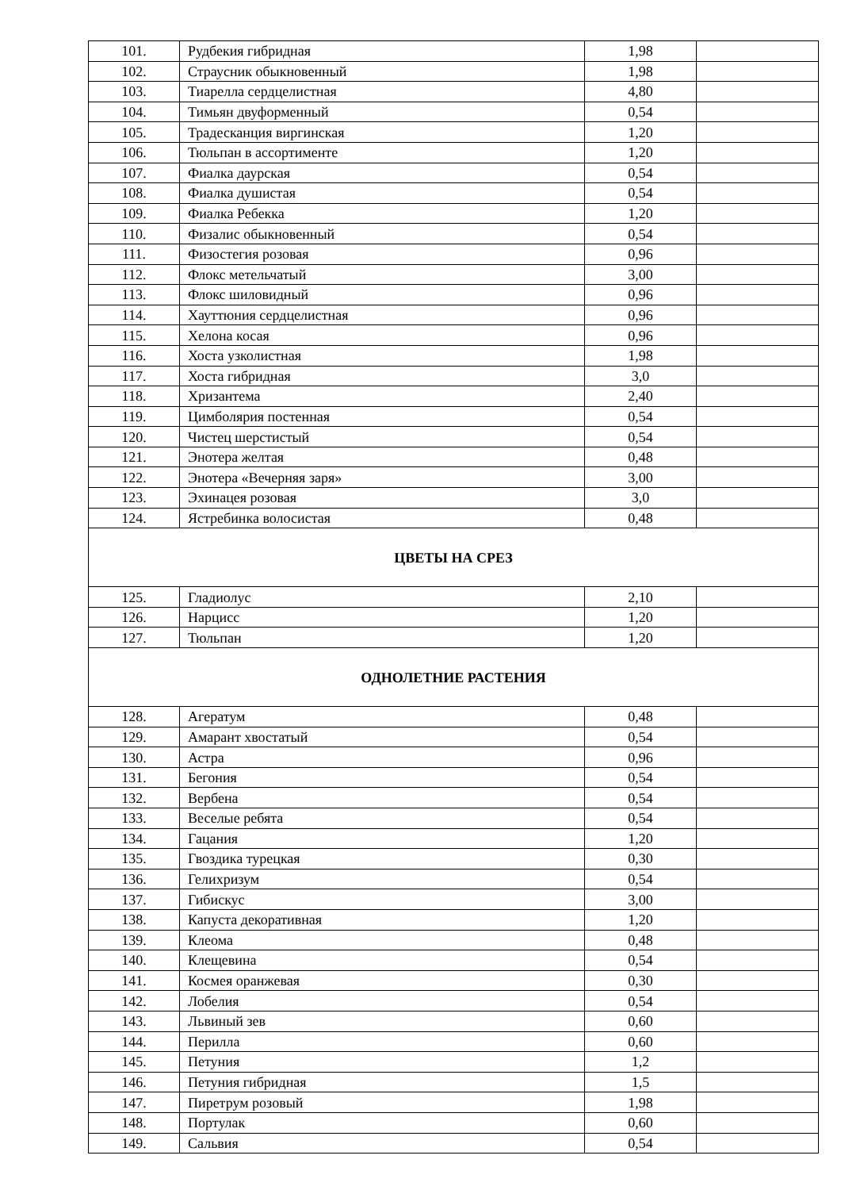| 101. | Рудбекия гибридная | 1,98 | |
| 102. | Страусник обыкновенный | 1,98 | |
| 103. | Тиарелла сердцелистная | 4,80 | |
| 104. | Тимьян двуформенный | 0,54 | |
| 105. | Традесканция виргинская | 1,20 | |
| 106. | Тюльпан в ассортименте | 1,20 | |
| 107. | Фиалка даурская | 0,54 | |
| 108. | Фиалка душистая | 0,54 | |
| 109. | Фиалка Ребекка | 1,20 | |
| 110. | Физалис обыкновенный | 0,54 | |
| 111. | Физостегия розовая | 0,96 | |
| 112. | Флокс метельчатый | 3,00 | |
| 113. | Флокс шиловидный | 0,96 | |
| 114. | Хауттюния сердцелистная | 0,96 | |
| 115. | Хелона косая | 0,96 | |
| 116. | Хоста узколистная | 1,98 | |
| 117. | Хоста гибридная | 3,0 | |
| 118. | Хризантема | 2,40 | |
| 119. | Цимболярия постенная | 0,54 | |
| 120. | Чистец шерстистый | 0,54 | |
| 121. | Энотера желтая | 0,48 | |
| 122. | Энотера «Вечерняя заря» | 3,00 | |
| 123. | Эхинацея розовая | 3,0 | |
| 124. | Ястребинка волосистая | 0,48 | |
| ЦВЕТЫ НА СРЕЗ | | | |
| 125. | Гладиолус | 2,10 | |
| 126. | Нарцисс | 1,20 | |
| 127. | Тюльпан | 1,20 | |
| ОДНОЛЕТНИЕ РАСТЕНИЯ | | | |
| 128. | Агератум | 0,48 | |
| 129. | Амарант хвостатый | 0,54 | |
| 130. | Астра | 0,96 | |
| 131. | Бегония | 0,54 | |
| 132. | Вербена | 0,54 | |
| 133. | Веселые ребята | 0,54 | |
| 134. | Гацания | 1,20 | |
| 135. | Гвоздика турецкая | 0,30 | |
| 136. | Гелихризум | 0,54 | |
| 137. | Гибискус | 3,00 | |
| 138. | Капуста декоративная | 1,20 | |
| 139. | Клеома | 0,48 | |
| 140. | Клещевина | 0,54 | |
| 141. | Космея оранжевая | 0,30 | |
| 142. | Лобелия | 0,54 | |
| 143. | Львиный зев | 0,60 | |
| 144. | Перилла | 0,60 | |
| 145. | Петуния | 1,2 | |
| 146. | Петуния гибридная | 1,5 | |
| 147. | Пиретрум розовый | 1,98 | |
| 148. | Портулак | 0,60 | |
| 149. | Сальвия | 0,54 | |